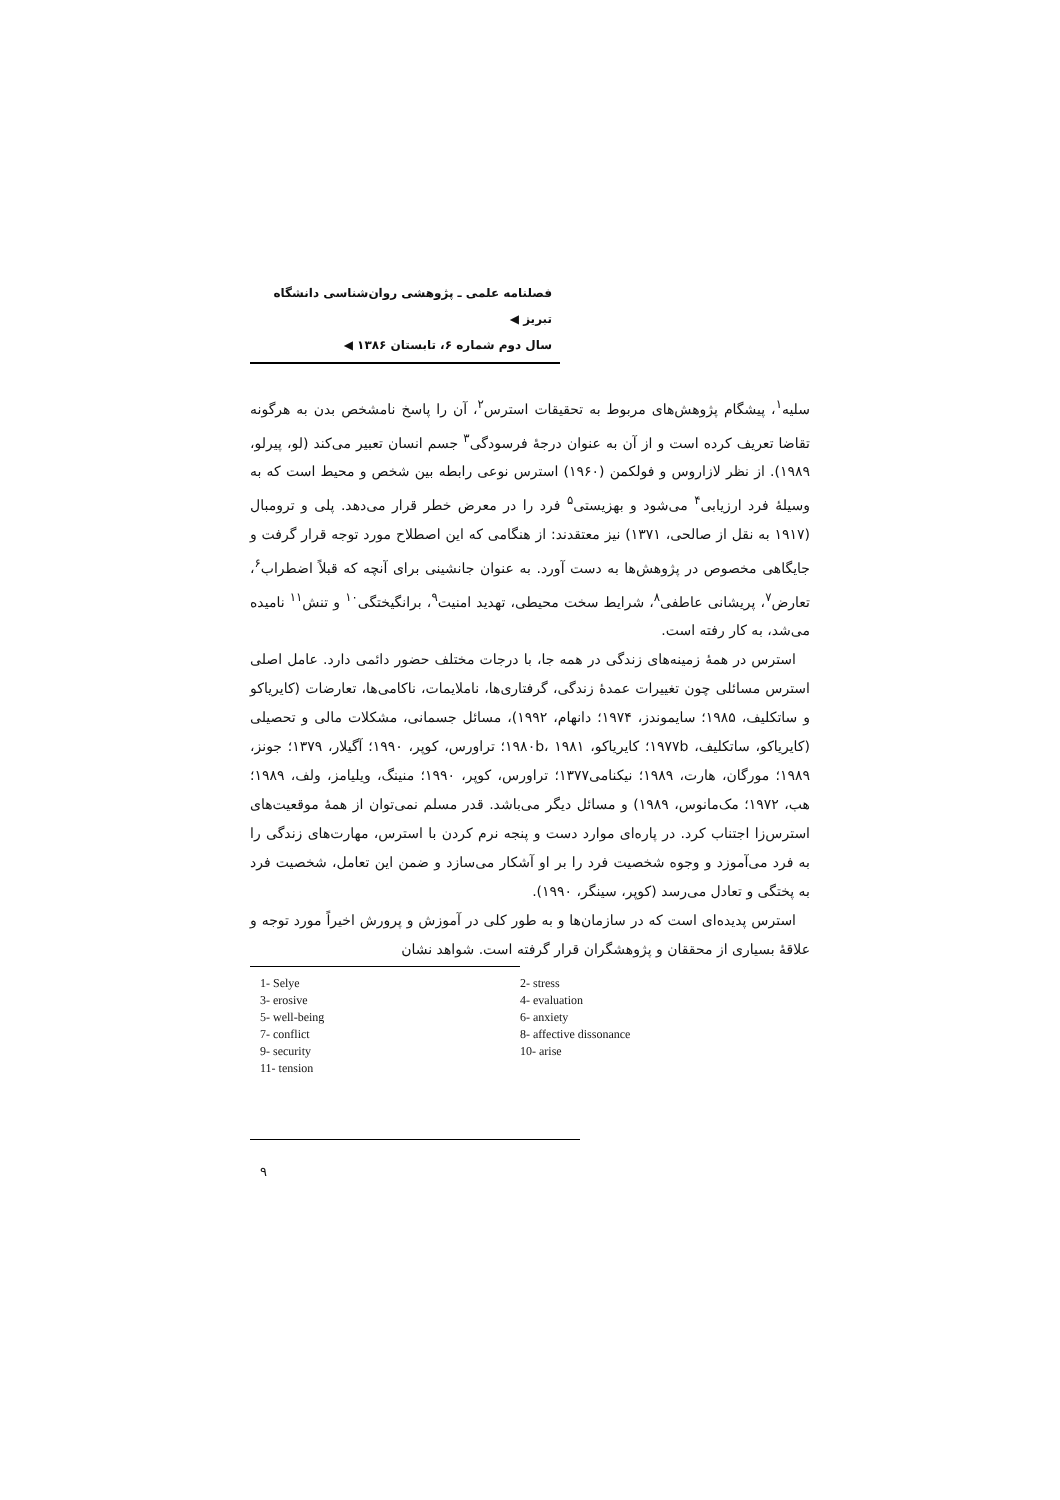فصلنامه علمی ـ پژوهشی روان‌شناسی دانشگاه تبریز ◀
سال دوم شماره ۶، تابستان ۱۳۸۶ ◀
سلیه<sup>۱</sup>، پیشگام پژوهش‌های مربوط به تحقیقات استرس<sup>۲</sup>، آن را پاسخ نامشخص بدن به هرگونه تقاضا تعریف کرده است و از آن به عنوان درجهٔ فرسودگی<sup>۳</sup> جسم انسان تعبیر می‌کند (لو، پیرلو، ۱۹۸۹). از نظر لازاروس و فولکمن (۱۹۶۰) استرس نوعی رابطه بین شخص و محیط است که به وسیلهٔ فرد ارزیابی<sup>۴</sup> می‌شود و بهزیستی<sup>۵</sup> فرد را در معرض خطر قرار می‌دهد. پلی و ترومبال (۱۹۱۷ به نقل از صالحی، ۱۳۷۱) نیز معتقدند: از هنگامی که این اصطلاح مورد توجه قرار گرفت و جایگاهی مخصوص در پژوهش‌ها به دست آورد. به عنوان جانشینی برای آنچه که قبلاً اضطراب<sup>۶</sup>، تعارض<sup>۷</sup>، پریشانی عاطفی<sup>۸</sup>، شرایط سخت محیطی، تهدید امنیت<sup>۹</sup>، برانگیختگی<sup>۱۰</sup> و تنش<sup>۱۱</sup> نامیده می‌شد، به کار رفته است.
استرس در همهٔ زمینه‌های زندگی در همه جا، با درجات مختلف حضور دائمی دارد. عامل اصلی استرس مسائلی چون تغییرات عمدهٔ زندگی، گرفتاری‌ها، ناملایمات، ناکامی‌ها، تعارضات (کایریاکو و ساتکلیف، ۱۹۸۵؛ سایموندز، ۱۹۷۴؛ دانهام، ۱۹۹۲)، مسائل جسمانی، مشکلات مالی و تحصیلی (کایریاکو، ساتکلیف، ۱۹۷۷b؛ کایریاکو، ۱۹۸۰b، ۱۹۸۱؛ تراورس، کوپر، ۱۹۹۰؛ آگیلار، ۱۳۷۹؛ جونز، ۱۹۸۹؛ مورگان، هارت، ۱۹۸۹؛ نیکنامی۱۳۷۷؛ تراورس، کوپر، ۱۹۹۰؛ منینگ، ویلیامز، ولف، ۱۹۸۹؛ هب، ۱۹۷۲؛ مک‌مانوس، ۱۹۸۹) و مسائل دیگر می‌باشد. قدر مسلم نمی‌توان از همهٔ موقعیت‌های استرس‌زا اجتناب کرد. در پاره‌ای موارد دست و پنجه نرم کردن با استرس، مهارت‌های زندگی را به فرد می‌آموزد و وجوه شخصیت فرد را بر او آشکار می‌سازد و ضمن این تعامل، شخصیت فرد به پختگی و تعادل می‌رسد (کوپر، سینگر، ۱۹۹۰).
استرس پدیده‌ای است که در سازمان‌ها و به طور کلی در آموزش و پرورش اخیراً مورد توجه و علاقهٔ بسیاری از محققان و پژوهشگران قرار گرفته است. شواهد نشان
1- Selye
2- stress
3- erosive
4- evaluation
5- well-being
6- anxiety
7- conflict
8- affective dissonance
9- security
10- arise
11- tension
۹